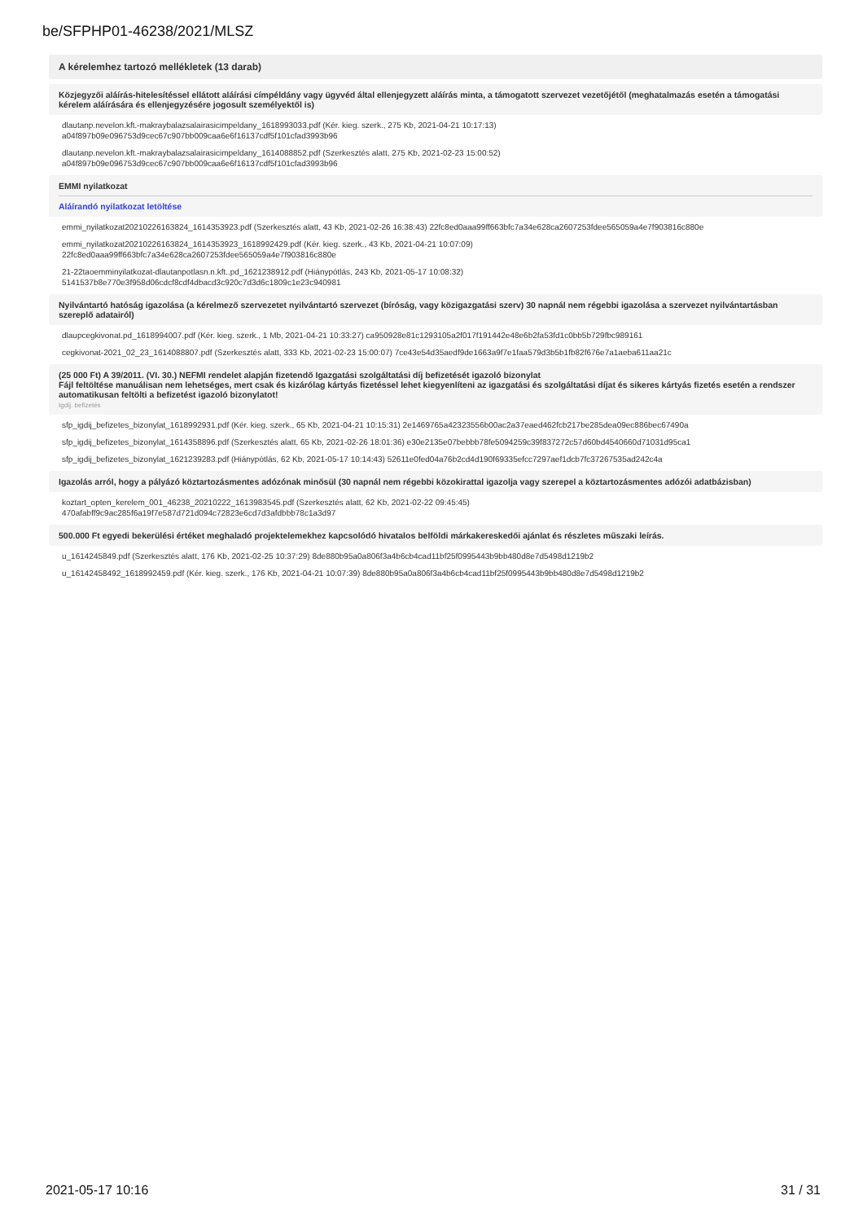be/SFPHP01-46238/2021/MLSZ
A kérelemhez tartozó mellékletek (13 darab)
Közjegyzői aláírás-hitelesítéssel ellátott aláírási címpéldány vagy ügyvéd által ellenjegyzett aláírás minta, a támogatott szervezet vezetőjétől (meghatalmazás esetén a támogatási kérelem aláírására és ellenjegyzésére jogosult személyektől is)
dlautanp.nevelon.kft.-makraybalazsalairasicimpeldany_1618993033.pdf (Kér. kieg. szerk., 275 Kb, 2021-04-21 10:17:13)
a04f897b09e096753d9cec67c907bb009caa6e6f16137cdf5f101cfad3993b96
dlautanp.nevelon.kft.-makraybalazsalairasicimpeldany_1614088852.pdf (Szerkesztés alatt, 275 Kb, 2021-02-23 15:00:52)
a04f897b09e096753d9cec67c907bb009caa6e6f16137cdf5f101cfad3993b96
EMMI nyilatkozat
Aláírandó nyilatkozat letöltése
emmi_nyilatkozat20210226163824_1614353923.pdf (Szerkesztés alatt, 43 Kb, 2021-02-26 16:38:43) 22fc8ed0aaa99ff663bfc7a34e628ca2607253fdee565059a4e7f903816c880e
emmi_nyilatkozat20210226163824_1614353923_1618992429.pdf (Kér. kieg. szerk., 43 Kb, 2021-04-21 10:07:09)
22fc8ed0aaa99ff663bfc7a34e628ca2607253fdee565059a4e7f903816c880e
21-22taoemminyilatkozat-dlautanpotlasn.n.kft..pd_1621238912.pdf (Hiánypótlás, 243 Kb, 2021-05-17 10:08:32)
5141537b8e770e3f958d06cdcf8cdf4dbacd3c920c7d3d6c1809c1e23c940981
Nyilvántartó hatóság igazolása (a kérelmező szervezetet nyilvántartó szervezet (bíróság, vagy közigazgatási szerv) 30 napnál nem régebbi igazolása a szervezet nyilvántartásban szereplő adatairól)
dlaupcegkivonat.pd_1618994007.pdf (Kér. kieg. szerk., 1 Mb, 2021-04-21 10:33:27) ca950928e81c1293105a2f017f191442e48e6b2fa53fd1c0bb5b729fbc989161
cegkivonat-2021_02_23_1614088807.pdf (Szerkesztés alatt, 333 Kb, 2021-02-23 15:00:07) 7ce43e54d35aedf9de1663a9f7e1faa579d3b5b1fb82f676e7a1aeba611aa21c
(25 000 Ft) A 39/2011. (VI. 30.) NEFMI rendelet alapján fizetendő Igazgatási szolgáltatási díj befizetését igazoló bizonylat
Fájl feltöltése manuálisan nem lehetséges, mert csak és kizárólag kártyás fizetéssel lehet kiegyenlíteni az igazgatási és szolgáltatási díjat és sikeres kártyás fizetés esetén a rendszer automatikusan feltölti a befizetést igazoló bizonylatot!
Igdíj. befizetés
sfp_igdij_befizetes_bizonylat_1618992931.pdf (Kér. kieg. szerk., 65 Kb, 2021-04-21 10:15:31) 2e1469765a42323556b00ac2a37eaed462fcb217be285dea09ec886bec67490a
sfp_igdij_befizetes_bizonylat_1614358896.pdf (Szerkesztés alatt, 65 Kb, 2021-02-26 18:01:36) e30e2135e07bebbb78fe5094259c39f837272c57d60bd4540660d71031d95ca1
sfp_igdij_befizetes_bizonylat_1621239283.pdf (Hiánypótlás, 62 Kb, 2021-05-17 10:14:43) 52611e0fed04a76b2cd4d190f69335efcc7297aef1dcb7fc37267535ad242c4a
Igazolás arról, hogy a pályázó köztartozásmentes adózónak minősül (30 napnál nem régebbi közokirattal igazolja vagy szerepel a köztartozásmentes adózói adatbázisban)
koztart_opten_kerelem_001_46238_20210222_1613983545.pdf (Szerkesztés alatt, 62 Kb, 2021-02-22 09:45:45)
470afabff9c9ac285f6a19f7e587d721d094c72823e6cd7d3afdbbb78c1a3d97
500.000 Ft egyedi bekerülési értéket meghaladó projektelemekhez kapcsolódó hivatalos belföldi márkakereskedői ajánlat és részletes műszaki leírás.
u_1614245849.pdf (Szerkesztés alatt, 176 Kb, 2021-02-25 10:37:29) 8de880b95a0a806f3a4b6cb4cad11bf25f0995443b9bb480d8e7d5498d1219b2
u_16142458492_1618992459.pdf (Kér. kieg. szerk., 176 Kb, 2021-04-21 10:07:39) 8de880b95a0a806f3a4b6cb4cad11bf25f0995443b9bb480d8e7d5498d1219b2
2021-05-17 10:16 31 / 31